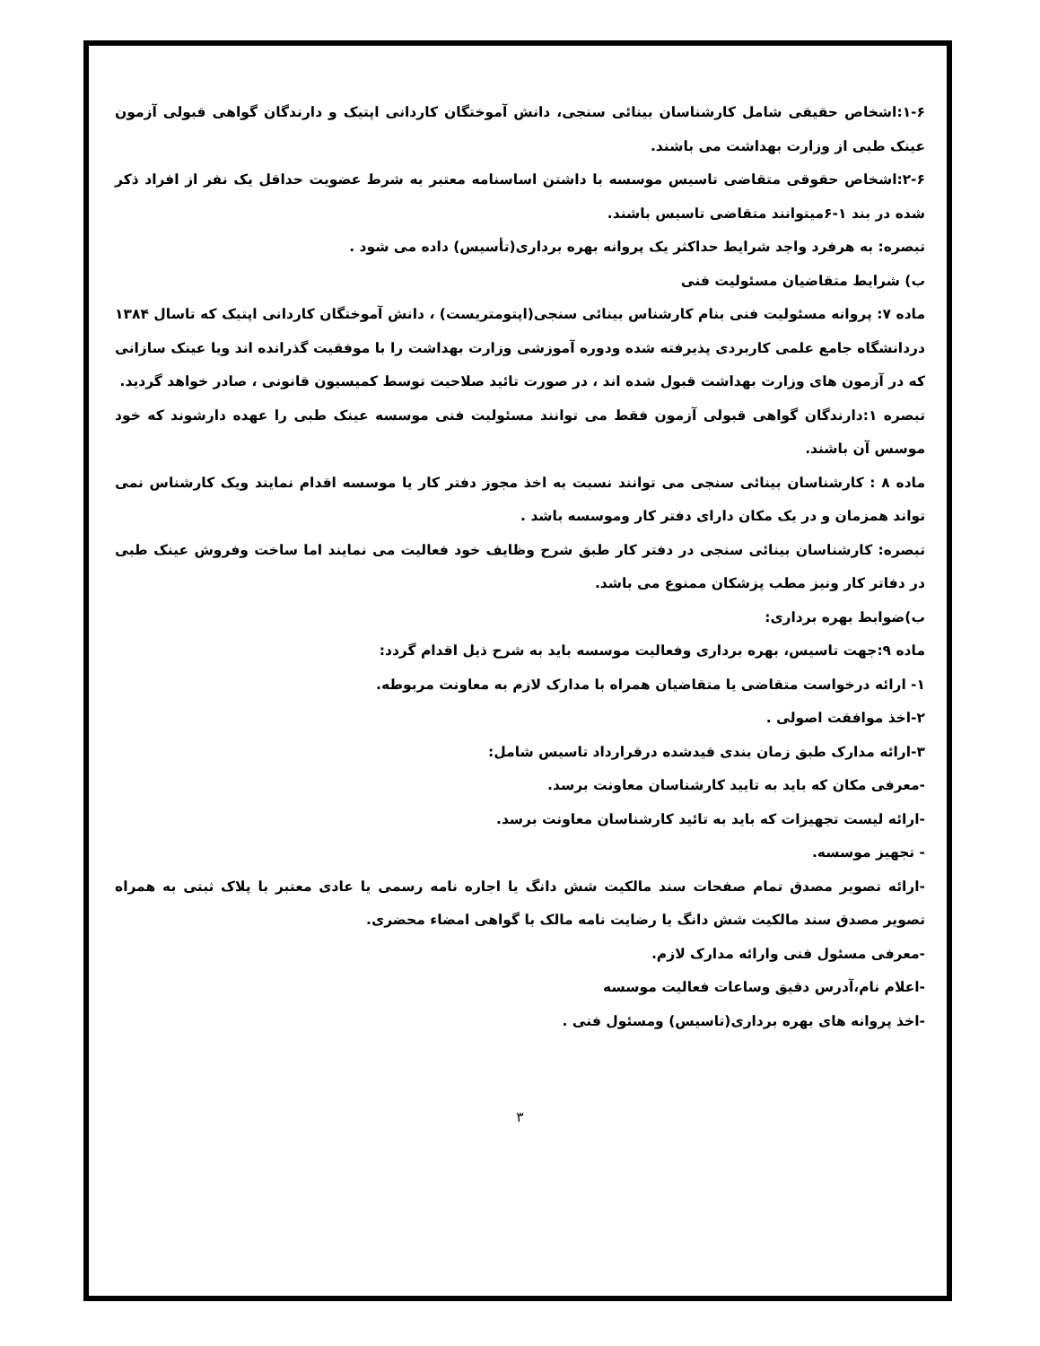۱-۶:اشخاص حقیقی شامل کارشناسان بینائی سنجی، دانش آموختگان کاردانی اپتیک و دارندگان گواهی قبولی آزمون عینک طبی از وزارت بهداشت می باشند.
۲-۶:اشخاص حقوقی متقاضی تاسیس موسسه با داشتن اساسنامه معتبر به شرط عضویت حداقل یک نفر از افراد ذکر شده در بند ۱-۶میتوانند متقاضی تاسیس باشند.
تبصره: به هرفرد واجد شرایط حداکثر یک پروانه بهره برداری(تأسیس) داده می شود .
ب) شرایط متقاضیان مسئولیت فنی
ماده ۷: پروانه مسئولیت فنی بنام کارشناس بینائی سنجی(اپتومتریست) ، دانش آموختگان کاردانی اپتیک که تاسال ۱۳۸۴ دردانشگاه جامع علمی کاربردی پذیرفته شده ودوره آموزشی وزارت بهداشت را با موفقیت گذرانده اند ویا عینک سازانی که در آزمون های وزارت بهداشت قبول شده اند ، در صورت تائید صلاحیت توسط کمیسیون قانونی ، صادر خواهد گردید.
تبصره ۱:دارندگان گواهی قبولی آزمون فقط می توانند مسئولیت فنی موسسه عینک طبی را عهده دارشوند که خود موسس آن باشند.
ماده ۸ : کارشناسان بینائی سنجی می توانند نسبت به اخذ مجوز دفتر کار یا موسسه اقدام نمایند ویک کارشناس نمی تواند همزمان و در یک مکان دارای دفتر کار وموسسه باشد .
تبصره: کارشناسان بینائی سنجی در دفتر کار طبق شرح وظایف خود فعالیت می نمایند اما ساخت وفروش عینک طبی در دفاتر کار ونیز مطب پزشکان ممنوع می باشد.
ب)ضوابط بهره برداری:
ماده ۹:جهت تاسیس، بهره برداری وفعالیت موسسه باید به شرح ذیل اقدام گردد:
۱- ارائه درخواست متقاضی یا متقاضیان همراه با مدارک لازم به معاونت مربوطه.
۲-اخذ موافقت اصولی .
۳-ارائه مدارک طبق زمان بندی قیدشده درقرارداد تاسیس شامل:
-معرفی مکان که باید به تایید کارشناسان معاونت برسد.
-ارائه لیست تجهیزات که باید به تائید کارشناسان معاونت برسد.
- تجهیز موسسه.
-ارائه تصویر مصدق تمام صفحات سند مالکیت شش دانگ یا اجاره نامه رسمی یا عادی معتبر با پلاک ثبتی به همراه تصویر مصدق سند مالکیت شش دانگ یا رضایت نامه مالک با گواهی امضاء محضری.
-معرفی مسئول فنی وارائه مدارک لازم.
-اعلام نام،آدرس دقیق وساعات فعالیت موسسه
-اخذ پروانه های بهره برداری(تاسیس) ومسئول فنی .
۳